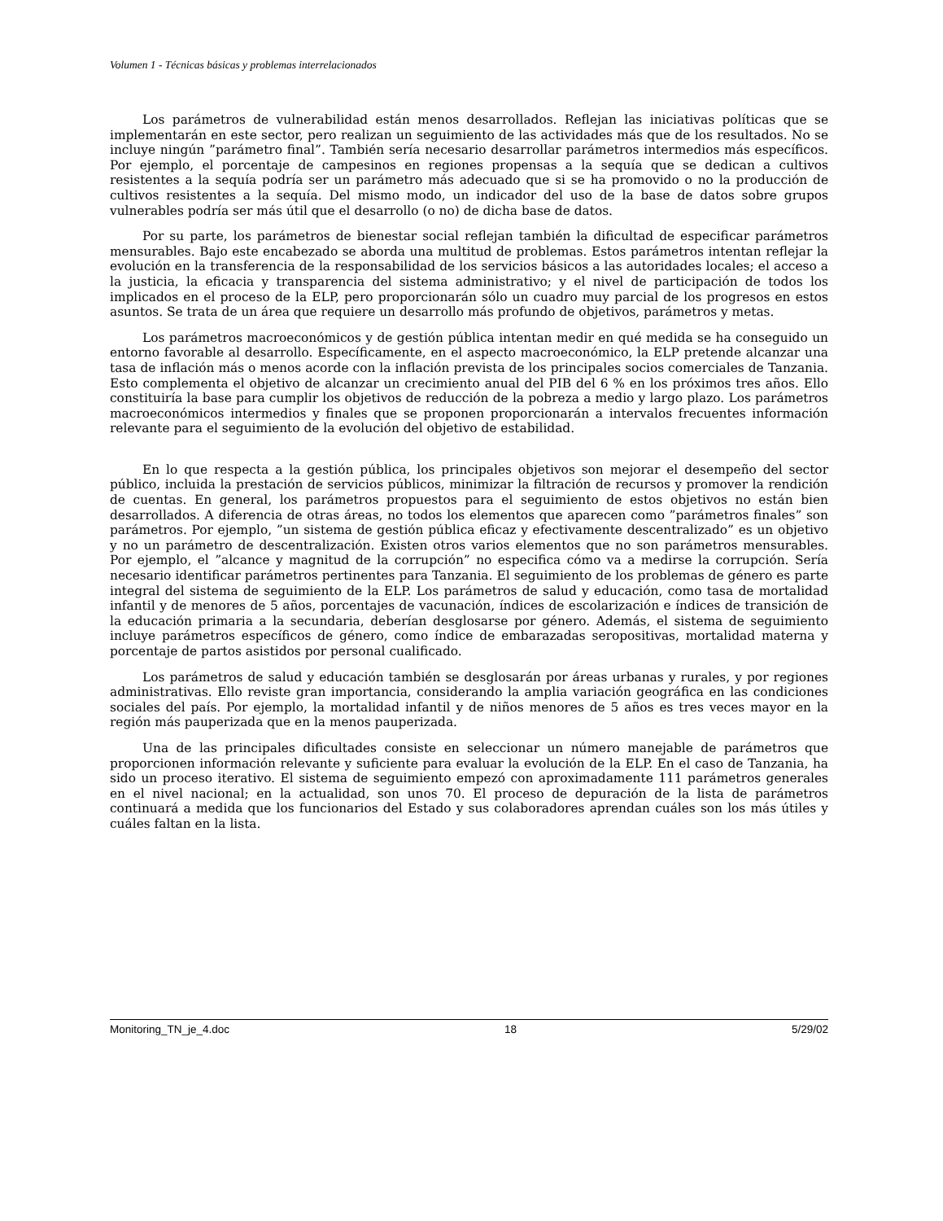Volumen 1 - Técnicas básicas y problemas interrelacionados
Los parámetros de vulnerabilidad están menos desarrollados. Reflejan las iniciativas políticas que se implementarán en este sector, pero realizan un seguimiento de las actividades más que de los resultados. No se incluye ningún ”parámetro final”. También sería necesario desarrollar parámetros intermedios más específicos. Por ejemplo, el porcentaje de campesinos en regiones propensas a la sequía que se dedican a cultivos resistentes a la sequía podría ser un parámetro más adecuado que si se ha promovido o no la producción de cultivos resistentes a la sequía. Del mismo modo, un indicador del uso de la base de datos sobre grupos vulnerables podría ser más útil que el desarrollo (o no) de dicha base de datos.
Por su parte, los parámetros de bienestar social reflejan también la dificultad de especificar parámetros mensurables. Bajo este encabezado se aborda una multitud de problemas. Estos parámetros intentan reflejar la evolución en la transferencia de la responsabilidad de los servicios básicos a las autoridades locales; el acceso a la justicia, la eficacia y transparencia del sistema administrativo; y el nivel de participación de todos los implicados en el proceso de la ELP, pero proporcionarán sólo un cuadro muy parcial de los progresos en estos asuntos. Se trata de un área que requiere un desarrollo más profundo de objetivos, parámetros y metas.
Los parámetros macroeconómicos y de gestión pública intentan medir en qué medida se ha conseguido un entorno favorable al desarrollo. Específicamente, en el aspecto macroeconómico, la ELP pretende alcanzar una tasa de inflación más o menos acorde con la inflación prevista de los principales socios comerciales de Tanzania. Esto complementa el objetivo de alcanzar un crecimiento anual del PIB del 6 % en los próximos tres años. Ello constituiría la base para cumplir los objetivos de reducción de la pobreza a medio y largo plazo. Los parámetros macroeconómicos intermedios y finales que se proponen proporcionarán a intervalos frecuentes información relevante para el seguimiento de la evolución del objetivo de estabilidad.
En lo que respecta a la gestión pública, los principales objetivos son mejorar el desempeño del sector público, incluida la prestación de servicios públicos, minimizar la filtración de recursos y promover la rendición de cuentas. En general, los parámetros propuestos para el seguimiento de estos objetivos no están bien desarrollados. A diferencia de otras áreas, no todos los elementos que aparecen como ”parámetros finales” son parámetros. Por ejemplo, ”un sistema de gestión pública eficaz y efectivamente descentralizado” es un objetivo y no un parámetro de descentralización. Existen otros varios elementos que no son parámetros mensurables. Por ejemplo, el ”alcance y magnitud de la corrupción” no especifica cómo va a medirse la corrupción. Sería necesario identificar parámetros pertinentes para Tanzania. El seguimiento de los problemas de género es parte integral del sistema de seguimiento de la ELP. Los parámetros de salud y educación, como tasa de mortalidad infantil y de menores de 5 años, porcentajes de vacunación, índices de escolarización e índices de transición de la educación primaria a la secundaria, deberían desglosarse por género. Además, el sistema de seguimiento incluye parámetros específicos de género, como índice de embarazadas seropositivas, mortalidad materna y porcentaje de partos asistidos por personal cualificado.
Los parámetros de salud y educación también se desglosarán por áreas urbanas y rurales, y por regiones administrativas. Ello reviste gran importancia, considerando la amplia variación geográfica en las condiciones sociales del país. Por ejemplo, la mortalidad infantil y de niños menores de 5 años es tres veces mayor en la región más pauperizada que en la menos pauperizada.
Una de las principales dificultades consiste en seleccionar un número manejable de parámetros que proporcionen información relevante y suficiente para evaluar la evolución de la ELP. En el caso de Tanzania, ha sido un proceso iterativo. El sistema de seguimiento empezó con aproximadamente 111 parámetros generales en el nivel nacional; en la actualidad, son unos 70. El proceso de depuración de la lista de parámetros continuará a medida que los funcionarios del Estado y sus colaboradores aprendan cuáles son los más útiles y cuáles faltan en la lista.
Monitoring_TN_je_4.doc 18 5/29/02